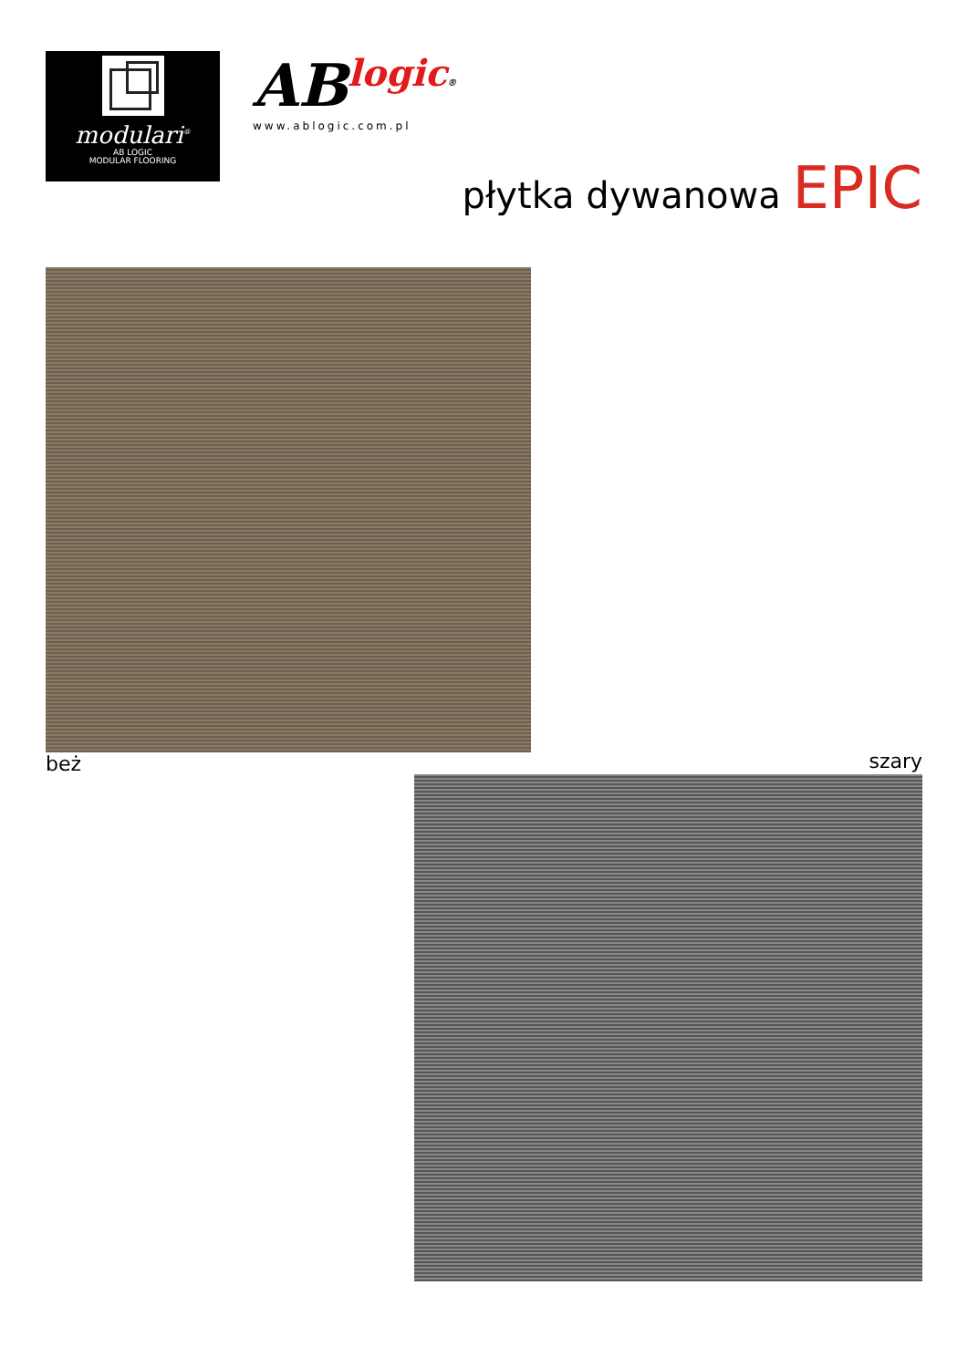modulari<sup>®</sup>
AB LOGIC
MODULAR FLOORING
ABlogic<sup>®</sup>
www.ablogic.com.pl
płytka dywanowa EPIC
beż
szary